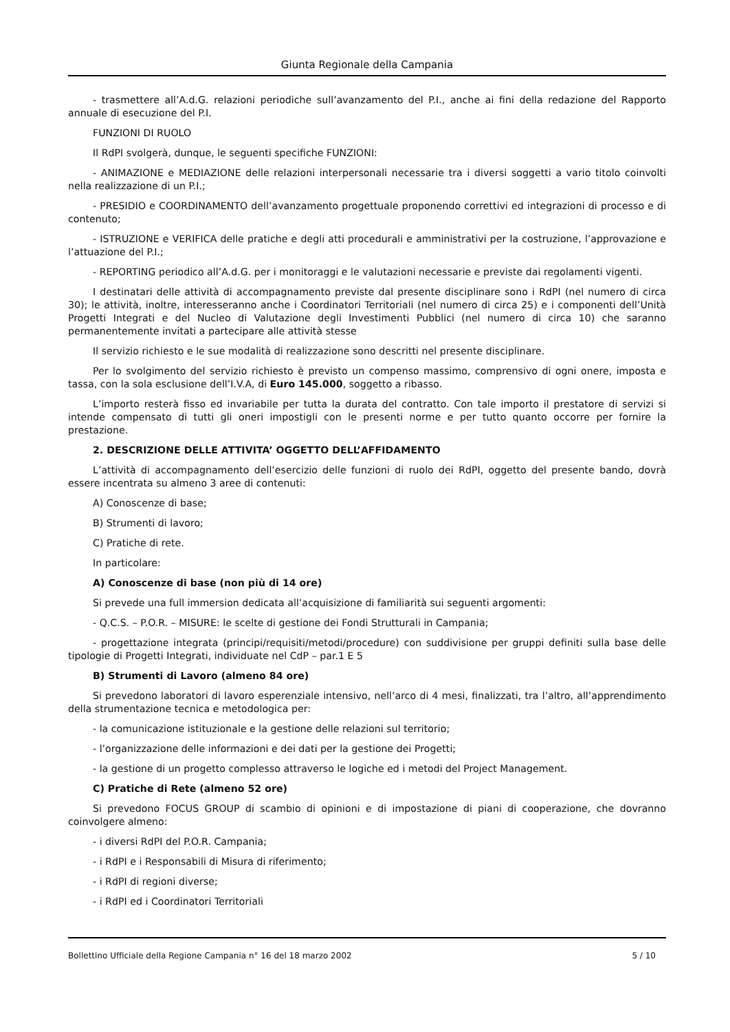Giunta Regionale della Campania
- trasmettere all’A.d.G. relazioni periodiche sull’avanzamento del P.I., anche ai fini della redazione del Rapporto annuale di esecuzione del P.I.
FUNZIONI DI RUOLO
Il RdPI svolgerà, dunque, le seguenti specifiche FUNZIONI:
- ANIMAZIONE e MEDIAZIONE delle relazioni interpersonali necessarie tra i diversi soggetti a vario titolo coinvolti nella realizzazione di un P.I.;
- PRESIDIO e COORDINAMENTO dell’avanzamento progettuale proponendo correttivi ed integrazioni di processo e di contenuto;
- ISTRUZIONE e VERIFICA delle pratiche e degli atti procedurali e amministrativi per la costruzione, l’approvazione e l’attuazione del P.I.;
- REPORTING periodico all’A.d.G. per i monitoraggi e le valutazioni necessarie e previste dai regolamenti vigenti.
I destinatari delle attività di accompagnamento previste dal presente disciplinare sono i RdPI (nel numero di circa 30); le attività, inoltre, interesseranno anche i Coordinatori Territoriali (nel numero di circa 25) e i componenti dell’Unità Progetti Integrati e del Nucleo di Valutazione degli Investimenti Pubblici (nel numero di circa 10) che saranno permanentemente invitati a partecipare alle attività stesse
Il servizio richiesto e le sue modalità di realizzazione sono descritti nel presente disciplinare.
Per lo svolgimento del servizio richiesto è previsto un compenso massimo, comprensivo di ogni onere, imposta e tassa, con la sola esclusione dell’I.V.A, di Euro 145.000, soggetto a ribasso.
L’importo resterà fisso ed invariabile per tutta la durata del contratto. Con tale importo il prestatore di servizi si intende compensato di tutti gli oneri impostigli con le presenti norme e per tutto quanto occorre per fornire la prestazione.
2. DESCRIZIONE DELLE ATTIVITA’ OGGETTO DELL’AFFIDAMENTO
L’attività di accompagnamento dell’esercizio delle funzioni di ruolo dei RdPI, oggetto del presente bando, dovrà essere incentrata su almeno 3 aree di contenuti:
A) Conoscenze di base;
B) Strumenti di lavoro;
C) Pratiche di rete.
In particolare:
A) Conoscenze di base (non più di 14 ore)
Si prevede una full immersion dedicata all’acquisizione di familiarità sui seguenti argomenti:
- Q.C.S. – P.O.R. – MISURE: le scelte di gestione dei Fondi Strutturali in Campania;
- progettazione integrata (principi/requisiti/metodi/procedure) con suddivisione per gruppi definiti sulla base delle tipologie di Progetti Integrati, individuate nel CdP – par.1 E 5
B) Strumenti di Lavoro (almeno 84 ore)
Si prevedono laboratori di lavoro esperenziale intensivo, nell’arco di 4 mesi, finalizzati, tra l’altro, all’apprendimento della strumentazione tecnica e metodologica per:
- la comunicazione istituzionale e la gestione delle relazioni sul territorio;
- l’organizzazione delle informazioni e dei dati per la gestione dei Progetti;
- la gestione di un progetto complesso attraverso le logiche ed i metodi del Project Management.
C) Pratiche di Rete (almeno 52 ore)
Si prevedono FOCUS GROUP di scambio di opinioni e di impostazione di piani di cooperazione, che dovranno coinvolgere almeno:
- i diversi RdPI del P.O.R. Campania;
- i RdPI e i Responsabili di Misura di riferimento;
- i RdPI di regioni diverse;
- i RdPI ed i Coordinatori Territoriali
Bollettino Ufficiale della Regione Campania n° 16 del 18 marzo 2002 5 / 10